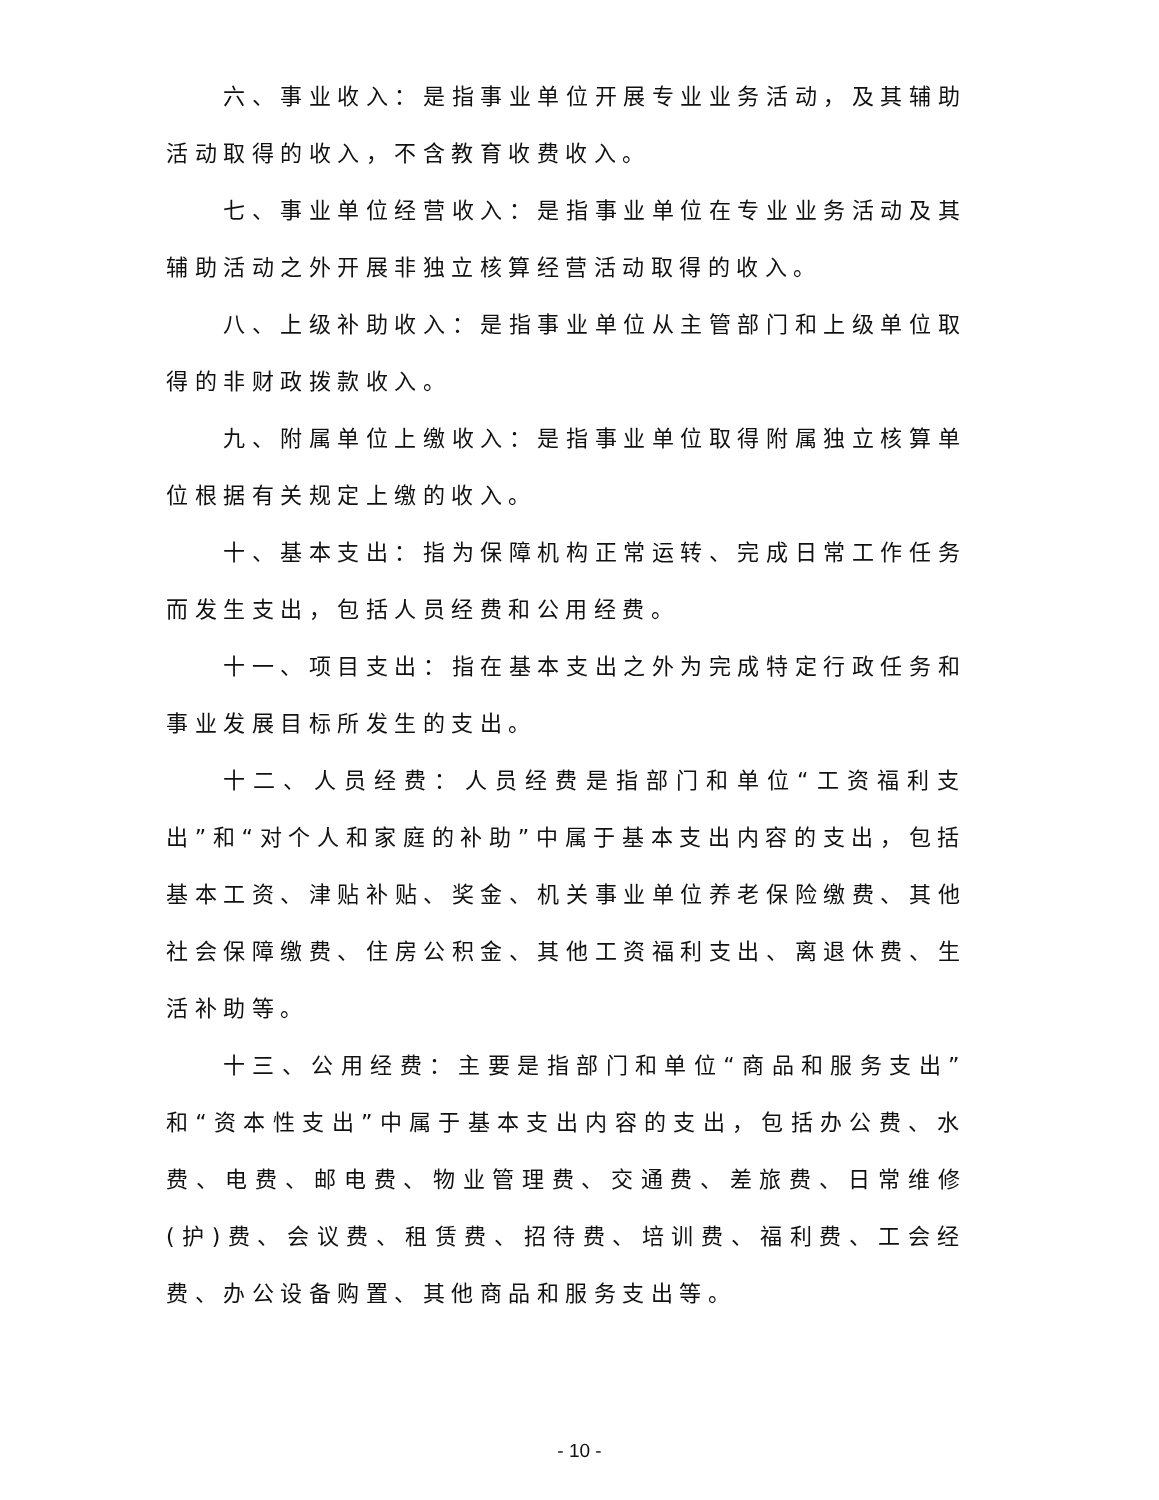六、事业收入：是指事业单位开展专业业务活动，及其辅助活动取得的收入，不含教育收费收入。
七、事业单位经营收入：是指事业单位在专业业务活动及其辅助活动之外开展非独立核算经营活动取得的收入。
八、上级补助收入：是指事业单位从主管部门和上级单位取得的非财政拨款收入。
九、附属单位上缴收入：是指事业单位取得附属独立核算单位根据有关规定上缴的收入。
十、基本支出：指为保障机构正常运转、完成日常工作任务而发生支出，包括人员经费和公用经费。
十一、项目支出：指在基本支出之外为完成特定行政任务和事业发展目标所发生的支出。
十二、人员经费：人员经费是指部门和单位“工资福利支出”和“对个人和家庭的补助”中属于基本支出内容的支出，包括基本工资、津贴补贴、奖金、机关事业单位养老保险缴费、其他社会保障缴费、住房公积金、其他工资福利支出、离退休费、生活补助等。
十三、公用经费：主要是指部门和单位“商品和服务支出”和“资本性支出”中属于基本支出内容的支出，包括办公费、水费、电费、邮电费、物业管理费、交通费、差旅费、日常维修(护)费、会议费、租赁费、招待费、培训费、福利费、工会经费、办公设备购置、其他商品和服务支出等。
- 10 -